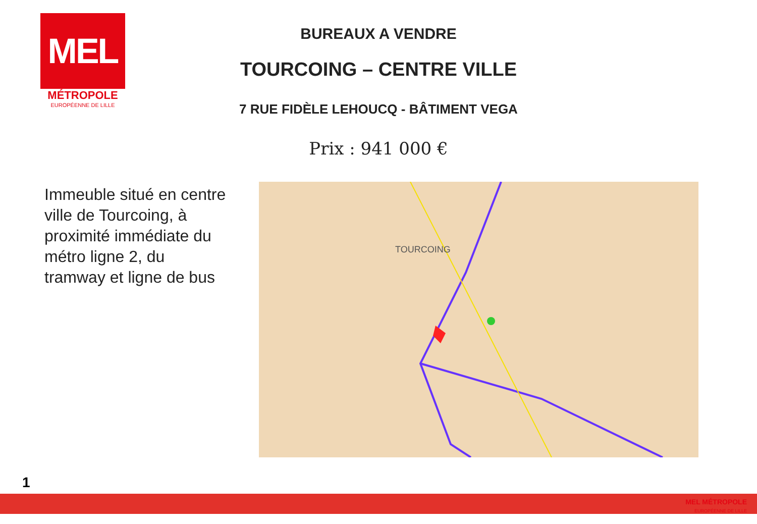MEL
MÉTROPOLE
EUROPÉENNE DE LILLE
BUREAUX A VENDRE
TOURCOING – CENTRE VILLE
7 RUE FIDÈLE LEHOUCQ - BÂTIMENT VEGA
Prix : 941 000 €
Immeuble situé en centre ville de Tourcoing, à proximité immédiate du métro ligne 2, du tramway et ligne de bus
TOURCOING
1
MEL MÉTROPOLE
EUROPÉENNE DE LILLE